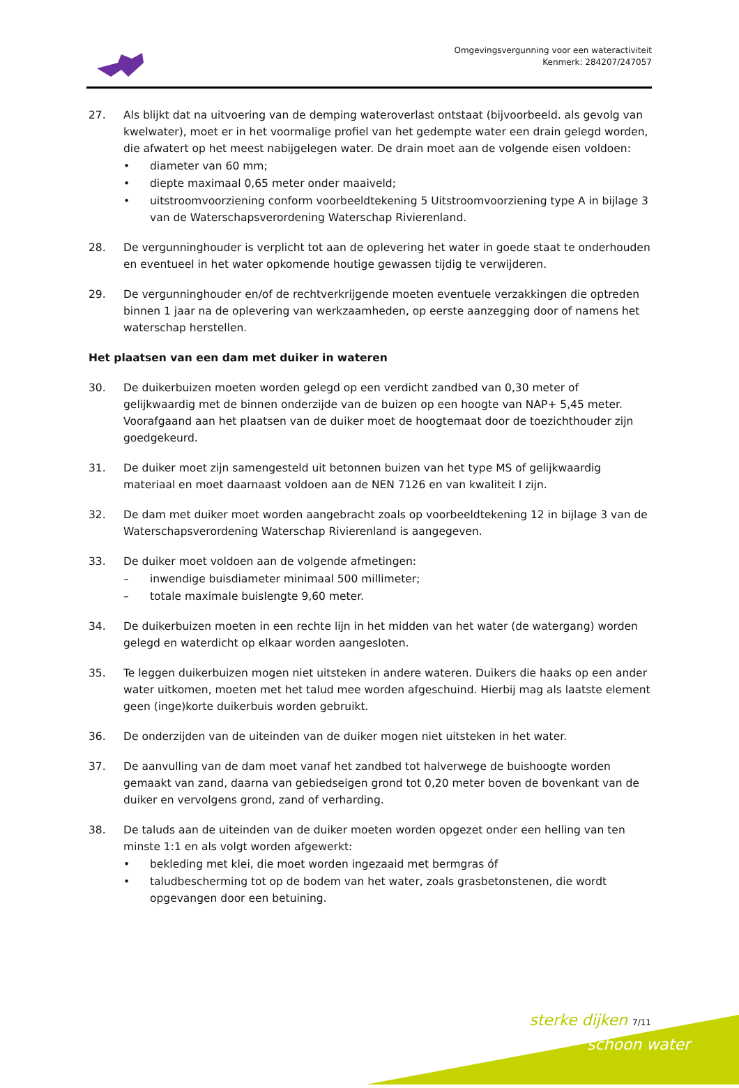Omgevingsvergunning voor een wateractiviteit
Kenmerk: 284207/247057
27. Als blijkt dat na uitvoering van de demping wateroverlast ontstaat (bijvoorbeeld. als gevolg van kwelwater), moet er in het voormalige profiel van het gedempte water een drain gelegd worden, die afwatert op het meest nabijgelegen water. De drain moet aan de volgende eisen voldoen:
• diameter van 60 mm;
• diepte maximaal 0,65 meter onder maaiveld;
• uitstroomvoorziening conform voorbeeldtekening 5 Uitstroomvoorziening type A in bijlage 3 van de Waterschapsverordening Waterschap Rivierenland.
28. De vergunninghouder is verplicht tot aan de oplevering het water in goede staat te onderhouden en eventueel in het water opkomende houtige gewassen tijdig te verwijderen.
29. De vergunninghouder en/of de rechtverkrijgende moeten eventuele verzakkingen die optreden binnen 1 jaar na de oplevering van werkzaamheden, op eerste aanzegging door of namens het waterschap herstellen.
Het plaatsen van een dam met duiker in wateren
30. De duikerbuizen moeten worden gelegd op een verdicht zandbed van 0,30 meter of gelijkwaardig met de binnen onderzijde van de buizen op een hoogte van NAP+ 5,45 meter. Voorafgaand aan het plaatsen van de duiker moet de hoogtemaat door de toezichthouder zijn goedgekeurd.
31. De duiker moet zijn samengesteld uit betonnen buizen van het type MS of gelijkwaardig materiaal en moet daarnaast voldoen aan de NEN 7126 en van kwaliteit I zijn.
32. De dam met duiker moet worden aangebracht zoals op voorbeeldtekening 12 in bijlage 3 van de Waterschapsverordening Waterschap Rivierenland is aangegeven.
33. De duiker moet voldoen aan de volgende afmetingen:
– inwendige buisdiameter minimaal 500 millimeter;
– totale maximale buislengte 9,60 meter.
34. De duikerbuizen moeten in een rechte lijn in het midden van het water (de watergang) worden gelegd en waterdicht op elkaar worden aangesloten.
35. Te leggen duikerbuizen mogen niet uitsteken in andere wateren. Duikers die haaks op een ander water uitkomen, moeten met het talud mee worden afgeschuind. Hierbij mag als laatste element geen (inge)korte duikerbuis worden gebruikt.
36. De onderzijden van de uiteinden van de duiker mogen niet uitsteken in het water.
37. De aanvulling van de dam moet vanaf het zandbed tot halverwege de buishoogte worden gemaakt van zand, daarna van gebiedseigen grond tot 0,20 meter boven de bovenkant van de duiker en vervolgens grond, zand of verharding.
38. De taluds aan de uiteinden van de duiker moeten worden opgezet onder een helling van ten minste 1:1 en als volgt worden afgewerkt:
• bekleding met klei, die moet worden ingezaaid met bermgras óf
• taludbescherming tot op de bodem van het water, zoals grasbetonstenen, die wordt opgevangen door een betuining.
sterke dijken 7/11
schoon water